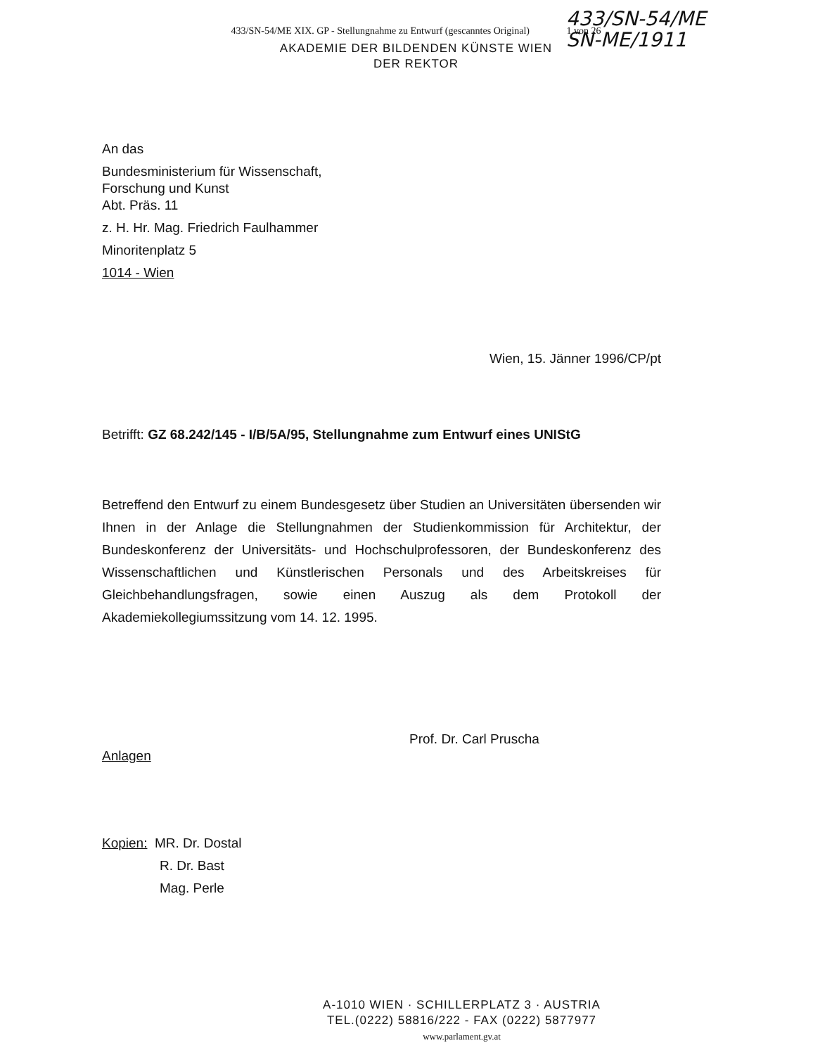433/SN-54/ME
SN-ME/1911
433/SN-54/ME XIX. GP - Stellungnahme zu Entwurf (gescanntes Original) 1 von 26
AKADEMIE DER BILDENDEN KÜNSTE WIEN
DER REKTOR
An das
Bundesministerium für Wissenschaft,
Forschung und Kunst
Abt. Präs. 11
z. H. Hr. Mag. Friedrich Faulhammer
Minoritenplatz 5
1014 - Wien
Wien, 15. Jänner 1996/CP/pt
Betrifft: GZ 68.242/145 - I/B/5A/95, Stellungnahme zum Entwurf eines UNIStG
Betreffend den Entwurf zu einem Bundesgesetz über Studien an Universitäten übersenden wir Ihnen in der Anlage die Stellungnahmen der Studienkommission für Architektur, der Bundeskonferenz der Universitäts- und Hochschulprofessoren, der Bundeskonferenz des Wissenschaftlichen und Künstlerischen Personals und des Arbeitskreises für Gleichbehandlungsfragen, sowie einen Auszug als dem Protokoll der Akademiekollegiumssitzung vom 14. 12. 1995.
Prof. Dr. Carl Pruscha
Anlagen
Kopien: MR. Dr. Dostal
R. Dr. Bast
Mag. Perle
A-1010 WIEN · SCHILLERPLATZ 3 · AUSTRIA
TEL.(0222) 58816/222 - FAX (0222) 5877977
www.parlament.gv.at